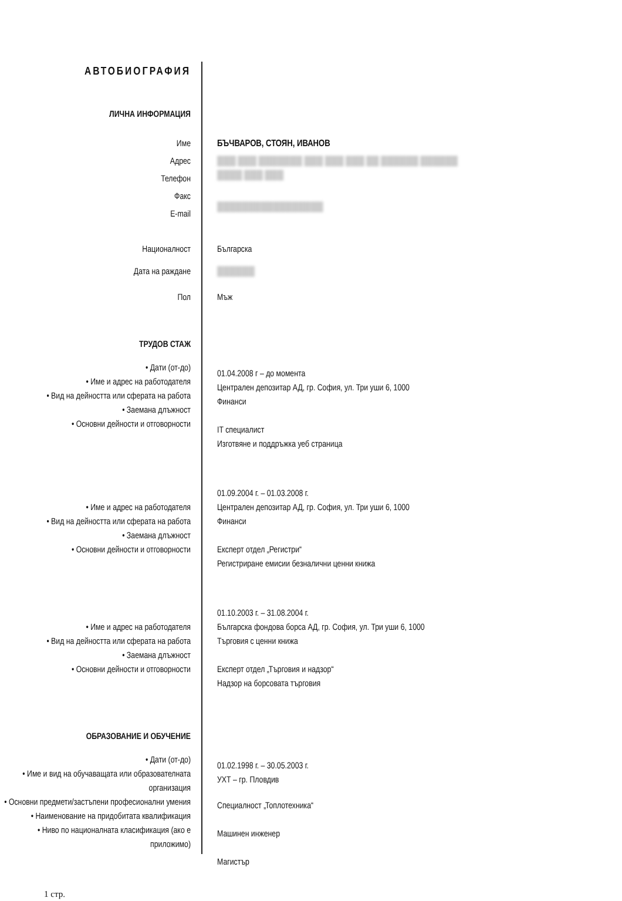АВТОБИОГРАФИЯ
ЛИЧНА ИНФОРМАЦИЯ
Име
Адрес
Телефон
Факс
E-mail
БЪЧВАРОВ, СТОЯН, ИВАНОВ
███ ███ ███████ ███ ███ ███ ██ ██████ ██████
████ ███ ███
█████████████████
Националност
Дата на раждане
Пол
Българска
██████
Мъж
ТРУДОВ СТАЖ
• Дати (от-до)
• Име и адрес на работодателя
• Вид на дейността или сферата на работа
• Заемана длъжност
• Основни дейности и отговорности
01.04.2008 г – до момента
Централен депозитар АД, гр. София, ул. Три уши 6, 1000
Финанси
IT специалист
Изготвяне и поддръжка уеб страница
• Име и адрес на работодателя
• Вид на дейността или сферата на работа
• Заемана длъжност
• Основни дейности и отговорности
01.09.2004 г. – 01.03.2008 г.
Централен депозитар АД, гр. София, ул. Три уши 6, 1000
Финанси
Експерт отдел „Регистри“
Регистриране емисии безналични ценни книжа
• Име и адрес на работодателя
• Вид на дейността или сферата на работа
• Заемана длъжност
• Основни дейности и отговорности
01.10.2003 г. – 31.08.2004 г.
Българска фондова борса АД, гр. София, ул. Три уши 6, 1000
Търговия с ценни книжа
Експерт отдел „Търговия и надзор“
Надзор на борсовата търговия
ОБРАЗОВАНИЕ И ОБУЧЕНИЕ
• Дати (от-до)
• Име и вид на обучаващата или образователната организация
• Основни предмети/застъпени професионални умения
• Наименование на придобитата квалификация
• Ниво по националната класификация (ако е приложимо)
01.02.1998 г. – 30.05.2003 г.
УХТ – гр. Пловдив
Специалност „Топлотехника“
Машинен инженер
Магистър
1 стр.